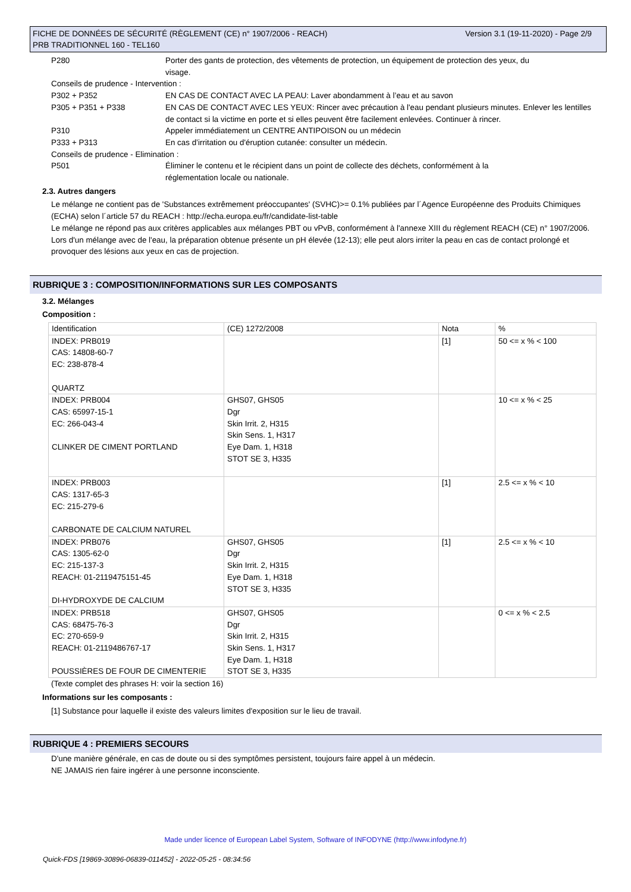Version 3.1 (19-11-2020) - Page 2/9 FICHE DE DONNÉES DE SÉCURITÉ (RÈGLEMENT (CE) n° 1907/2006 - REACH)
PRB TRADITIONNEL 160 - TEL160
P280 Porter des gants de protection, des vêtements de protection, un équipement de protection des yeux, du visage.
Conseils de prudence - Intervention :
P302 + P352 EN CAS DE CONTACT AVEC LA PEAU: Laver abondamment à l’eau et au savon
P305 + P351 + P338 EN CAS DE CONTACT AVEC LES YEUX: Rincer avec précaution à l'eau pendant plusieurs minutes. Enlever les lentilles de contact si la victime en porte et si elles peuvent être facilement enlevées. Continuer à rincer.
P310 Appeler immédiatement un CENTRE ANTIPOISON ou un médecin
P333 + P313 En cas d’irritation ou d'éruption cutanée: consulter un médecin.
Conseils de prudence - Elimination :
P501 Éliminer le contenu et le récipient dans un point de collecte des déchets, conformément à la réglementation locale ou nationale.
2.3. Autres dangers
Le mélange ne contient pas de 'Substances extrêmement préoccupantes' (SVHC)>= 0.1% publiées par l´Agence Européenne des Produits Chimiques (ECHA) selon l´article 57 du REACH : http://echa.europa.eu/fr/candidate-list-table
Le mélange ne répond pas aux critères applicables aux mélanges PBT ou vPvB, conformément à l'annexe XIII du règlement REACH (CE) n° 1907/2006.
Lors d'un mélange avec de l'eau, la préparation obtenue présente un pH élevée (12-13); elle peut alors irriter la peau en cas de contact prolongé et provoquer des lésions aux yeux en cas de projection.
RUBRIQUE 3 : COMPOSITION/INFORMATIONS SUR LES COMPOSANTS
3.2. Mélanges
Composition :
| Identification | (CE) 1272/2008 | Nota | % |
| INDEX: PRB019 CAS: 14808-60-7 EC: 238-878-4 QUARTZ | | [1] | 50 <= x % < 100 |
| INDEX: PRB004 CAS: 65997-15-1 EC: 266-043-4 CLINKER DE CIMENT PORTLAND | GHS07, GHS05 Dgr Skin Irrit. 2, H315 Skin Sens. 1, H317 Eye Dam. 1, H318 STOT SE 3, H335 | | 10 <= x % < 25 |
| INDEX: PRB003 CAS: 1317-65-3 EC: 215-279-6 CARBONATE DE CALCIUM NATUREL | | [1] | 2.5 <= x % < 10 |
| INDEX: PRB076 CAS: 1305-62-0 EC: 215-137-3 REACH: 01-2119475151-45 DI-HYDROXYDE DE CALCIUM | GHS07, GHS05 Dgr Skin Irrit. 2, H315 Eye Dam. 1, H318 STOT SE 3, H335 | [1] | 2.5 <= x % < 10 |
| INDEX: PRB518 CAS: 68475-76-3 EC: 270-659-9 REACH: 01-2119486767-17 POUSSIÈRES DE FOUR DE CIMENTERIE | GHS07, GHS05 Dgr Skin Irrit. 2, H315 Skin Sens. 1, H317 Eye Dam. 1, H318 STOT SE 3, H335 | | 0 <= x % < 2.5 |
(Texte complet des phrases H: voir la section 16)
Informations sur les composants :
[1] Substance pour laquelle il existe des valeurs limites d'exposition sur le lieu de travail.
RUBRIQUE 4 : PREMIERS SECOURS
D'une manière générale, en cas de doute ou si des symptômes persistent, toujours faire appel à un médecin.
NE JAMAIS rien faire ingérer à une personne inconsciente.
Made under licence of European Label System, Software of INFODYNE (http://www.infodyne.fr)
Quick-FDS [19869-30896-06839-011452] - 2022-05-25 - 08:34:56